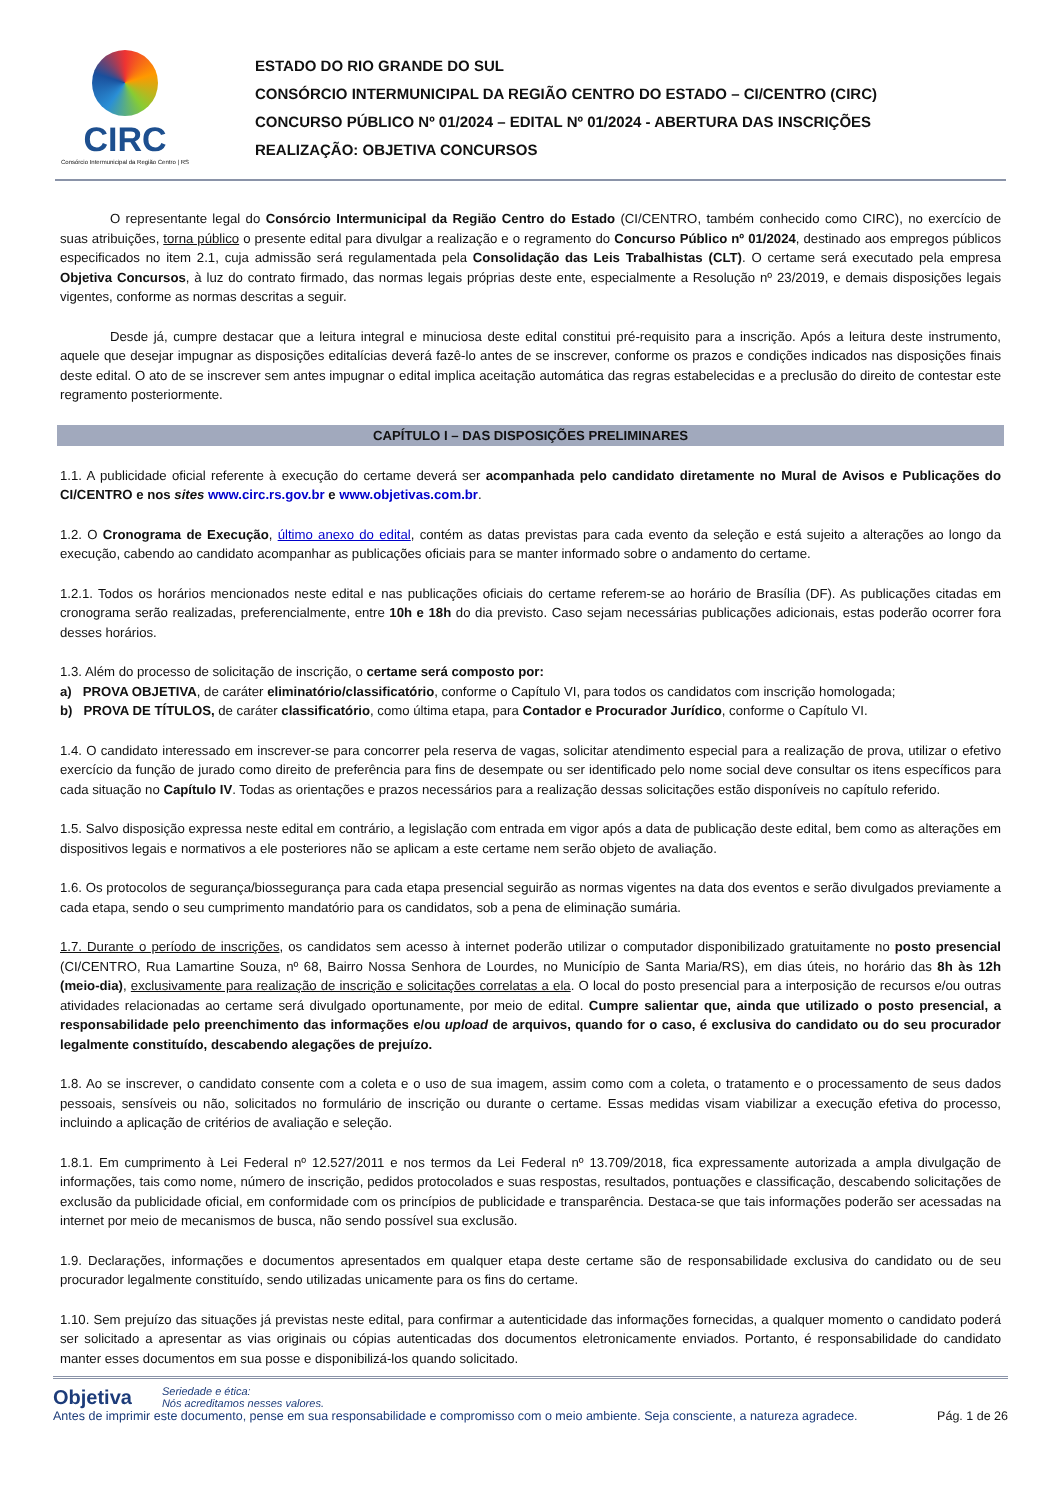CIRC
Consórcio Intermunicipal da Região Centro | RS
ESTADO DO RIO GRANDE DO SUL
CONSÓRCIO INTERMUNICIPAL DA REGIÃO CENTRO DO ESTADO – CI/CENTRO (CIRC)
CONCURSO PÚBLICO Nº 01/2024 – EDITAL Nº 01/2024 - ABERTURA DAS INSCRIÇÕES
REALIZAÇÃO: OBJETIVA CONCURSOS
O representante legal do Consórcio Intermunicipal da Região Centro do Estado (CI/CENTRO, também conhecido como CIRC), no exercício de suas atribuições, torna público o presente edital para divulgar a realização e o regramento do Concurso Público nº 01/2024, destinado aos empregos públicos especificados no item 2.1, cuja admissão será regulamentada pela Consolidação das Leis Trabalhistas (CLT). O certame será executado pela empresa Objetiva Concursos, à luz do contrato firmado, das normas legais próprias deste ente, especialmente a Resolução nº 23/2019, e demais disposições legais vigentes, conforme as normas descritas a seguir.
Desde já, cumpre destacar que a leitura integral e minuciosa deste edital constitui pré-requisito para a inscrição. Após a leitura deste instrumento, aquele que desejar impugnar as disposições editalícias deverá fazê-lo antes de se inscrever, conforme os prazos e condições indicados nas disposições finais deste edital. O ato de se inscrever sem antes impugnar o edital implica aceitação automática das regras estabelecidas e a preclusão do direito de contestar este regramento posteriormente.
CAPÍTULO I – DAS DISPOSIÇÕES PRELIMINARES
1.1. A publicidade oficial referente à execução do certame deverá ser acompanhada pelo candidato diretamente no Mural de Avisos e Publicações do CI/CENTRO e nos sites www.circ.rs.gov.br e www.objetivas.com.br.
1.2. O Cronograma de Execução, último anexo do edital, contém as datas previstas para cada evento da seleção e está sujeito a alterações ao longo da execução, cabendo ao candidato acompanhar as publicações oficiais para se manter informado sobre o andamento do certame.
1.2.1. Todos os horários mencionados neste edital e nas publicações oficiais do certame referem-se ao horário de Brasília (DF). As publicações citadas em cronograma serão realizadas, preferencialmente, entre 10h e 18h do dia previsto. Caso sejam necessárias publicações adicionais, estas poderão ocorrer fora desses horários.
1.3. Além do processo de solicitação de inscrição, o certame será composto por:
a) PROVA OBJETIVA, de caráter eliminatório/classificatório, conforme o Capítulo VI, para todos os candidatos com inscrição homologada;
b) PROVA DE TÍTULOS, de caráter classificatório, como última etapa, para Contador e Procurador Jurídico, conforme o Capítulo VI.
1.4. O candidato interessado em inscrever-se para concorrer pela reserva de vagas, solicitar atendimento especial para a realização de prova, utilizar o efetivo exercício da função de jurado como direito de preferência para fins de desempate ou ser identificado pelo nome social deve consultar os itens específicos para cada situação no Capítulo IV. Todas as orientações e prazos necessários para a realização dessas solicitações estão disponíveis no capítulo referido.
1.5. Salvo disposição expressa neste edital em contrário, a legislação com entrada em vigor após a data de publicação deste edital, bem como as alterações em dispositivos legais e normativos a ele posteriores não se aplicam a este certame nem serão objeto de avaliação.
1.6. Os protocolos de segurança/biossegurança para cada etapa presencial seguirão as normas vigentes na data dos eventos e serão divulgados previamente a cada etapa, sendo o seu cumprimento mandatório para os candidatos, sob a pena de eliminação sumária.
1.7. Durante o período de inscrições, os candidatos sem acesso à internet poderão utilizar o computador disponibilizado gratuitamente no posto presencial (CI/CENTRO, Rua Lamartine Souza, nº 68, Bairro Nossa Senhora de Lourdes, no Município de Santa Maria/RS), em dias úteis, no horário das 8h às 12h (meio-dia), exclusivamente para realização de inscrição e solicitações correlatas a ela. O local do posto presencial para a interposição de recursos e/ou outras atividades relacionadas ao certame será divulgado oportunamente, por meio de edital. Cumpre salientar que, ainda que utilizado o posto presencial, a responsabilidade pelo preenchimento das informações e/ou upload de arquivos, quando for o caso, é exclusiva do candidato ou do seu procurador legalmente constituído, descabendo alegações de prejuízo.
1.8. Ao se inscrever, o candidato consente com a coleta e o uso de sua imagem, assim como com a coleta, o tratamento e o processamento de seus dados pessoais, sensíveis ou não, solicitados no formulário de inscrição ou durante o certame. Essas medidas visam viabilizar a execução efetiva do processo, incluindo a aplicação de critérios de avaliação e seleção.
1.8.1. Em cumprimento à Lei Federal nº 12.527/2011 e nos termos da Lei Federal nº 13.709/2018, fica expressamente autorizada a ampla divulgação de informações, tais como nome, número de inscrição, pedidos protocolados e suas respostas, resultados, pontuações e classificação, descabendo solicitações de exclusão da publicidade oficial, em conformidade com os princípios de publicidade e transparência. Destaca-se que tais informações poderão ser acessadas na internet por meio de mecanismos de busca, não sendo possível sua exclusão.
1.9. Declarações, informações e documentos apresentados em qualquer etapa deste certame são de responsabilidade exclusiva do candidato ou de seu procurador legalmente constituído, sendo utilizadas unicamente para os fins do certame.
1.10. Sem prejuízo das situações já previstas neste edital, para confirmar a autenticidade das informações fornecidas, a qualquer momento o candidato poderá ser solicitado a apresentar as vias originais ou cópias autenticadas dos documentos eletronicamente enviados. Portanto, é responsabilidade do candidato manter esses documentos em sua posse e disponibilizá-los quando solicitado.
Objetiva Seriedade e ética:
Nós acreditamos nesses valores.
Antes de imprimir este documento, pense em sua responsabilidade e compromisso com o meio ambiente. Seja consciente, a natureza agradece. Pág. 1 de 26